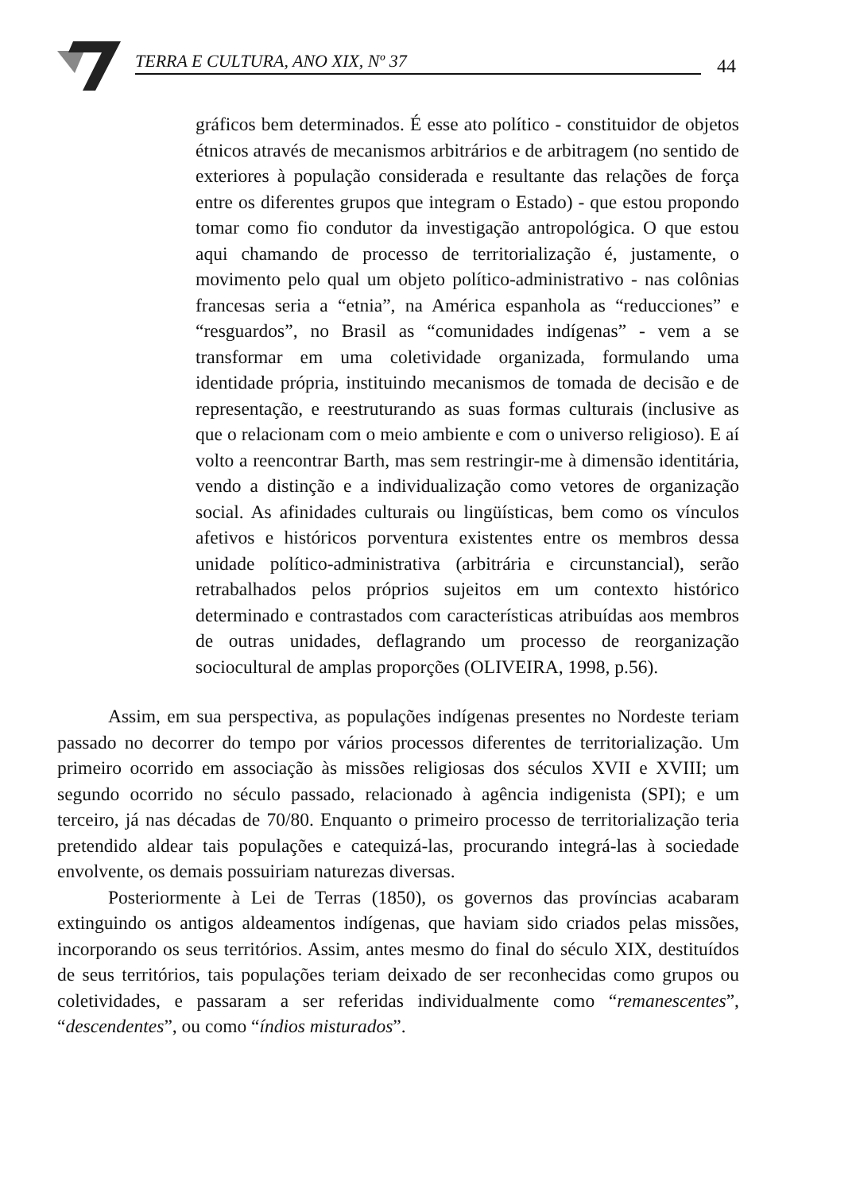TERRA E CULTURA, ANO XIX, Nº 37 44
gráficos bem determinados. É esse ato político - constituidor de objetos étnicos através de mecanismos arbitrários e de arbitragem (no sentido de exteriores à população considerada e resultante das relações de força entre os diferentes grupos que integram o Estado) - que estou propondo tomar como fio condutor da investigação antropológica. O que estou aqui chamando de processo de territorialização é, justamente, o movimento pelo qual um objeto político-administrativo - nas colônias francesas seria a “etnia”, na América espanhola as “reducciones” e “resguardos”, no Brasil as “comunidades indígenas” - vem a se transformar em uma coletividade organizada, formulando uma identidade própria, instituindo mecanismos de tomada de decisão e de representação, e reestruturando as suas formas culturais (inclusive as que o relacionam com o meio ambiente e com o universo religioso). E aí volto a reencontrar Barth, mas sem restringir-me à dimensão identitária, vendo a distinção e a individualização como vetores de organização social. As afinidades culturais ou lingüísticas, bem como os vínculos afetivos e históricos porventura existentes entre os membros dessa unidade político-administrativa (arbitrária e circunstancial), serão retrabalhados pelos próprios sujeitos em um contexto histórico determinado e contrastados com características atribuídas aos membros de outras unidades, deflagrando um processo de reorganização sociocultural de amplas proporções (OLIVEIRA, 1998, p.56).
Assim, em sua perspectiva, as populações indígenas presentes no Nordeste teriam passado no decorrer do tempo por vários processos diferentes de territorialização. Um primeiro ocorrido em associação às missões religiosas dos séculos XVII e XVIII; um segundo ocorrido no século passado, relacionado à agência indigenista (SPI); e um terceiro, já nas décadas de 70/80. Enquanto o primeiro processo de territorialização teria pretendido aldear tais populações e catequizá-las, procurando integrá-las à sociedade envolvente, os demais possuiriam naturezas diversas.
Posteriormente à Lei de Terras (1850), os governos das províncias acabaram extinguindo os antigos aldeamentos indígenas, que haviam sido criados pelas missões, incorporando os seus territórios. Assim, antes mesmo do final do século XIX, destituídos de seus territórios, tais populações teriam deixado de ser reconhecidas como grupos ou coletividades, e passaram a ser referidas individualmente como “remanescentes”, “descendentes”, ou como “índios misturados”.